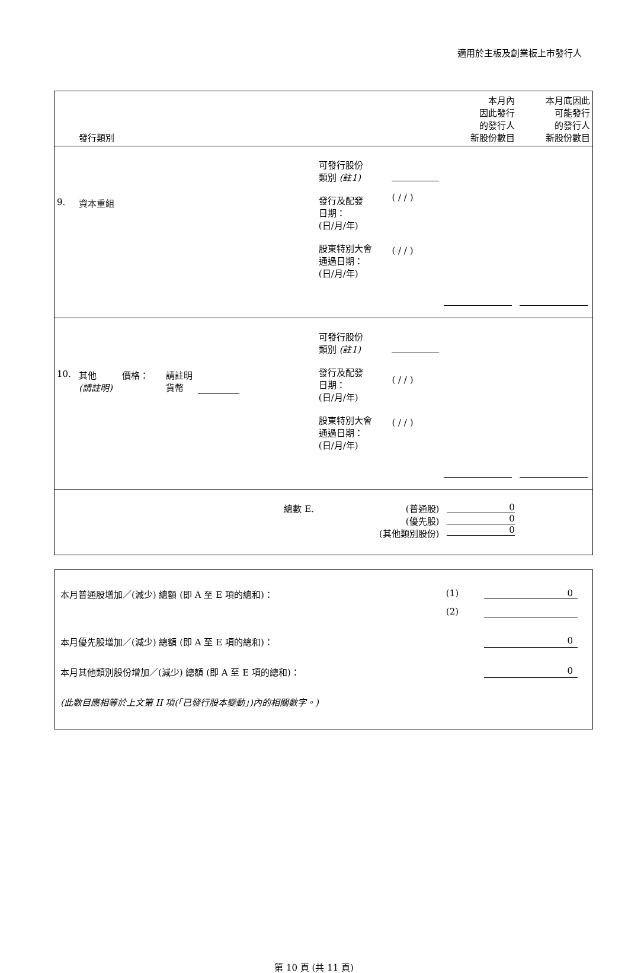適用於主板及創業板上市發行人
| | 發行類別 | | | 本月內 因此發行 的發行人 新股份數目 | 本月底因此 可能發行 的發行人 新股份數目 |
| 9. | 資本重組 | 可發行股份 類別 (註1) 發行及配發 日期： (日/月/年) 股東特別大會 通過日期： (日/月/年) | ( / / ) ( / / ) | | |
| 10. | 其他 價格： 請註明 (請註明) 貨幣 | 可發行股份 類別 (註1) 發行及配發 日期： (日/月/年) 股東特別大會 通過日期： (日/月/年) | ( / / ) ( / / ) | | |
| | 總數 E. | (普通股) (優先股) (其他類別股份) | | 0 0 0 | |
本月普通股增加／(減少) 總額 (即 A 至 E 項的總和)： (1) 0
(2)
本月優先股增加／(減少) 總額 (即 A 至 E 項的總和)： 0
本月其他類別股份增加／(減少) 總額 (即 A 至 E 項的總和)： 0
(此數目應相等於上文第 II 項(「已發行股本變動」)內的相關數字。)
第 10 頁 (共 11 頁)